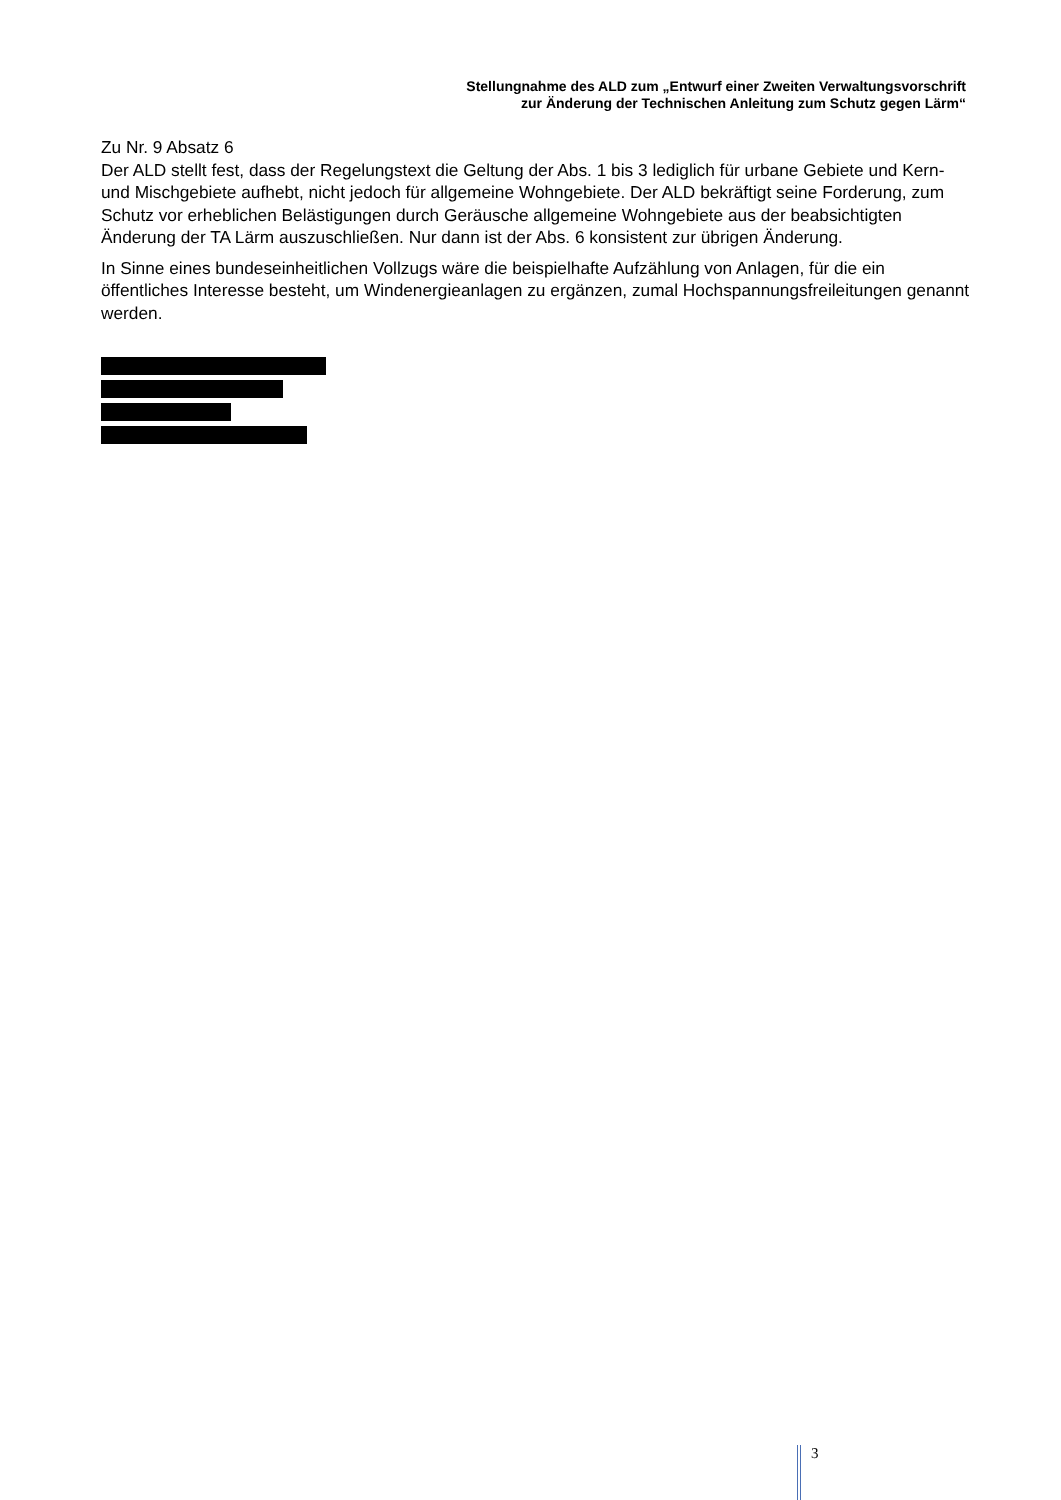Stellungnahme des ALD zum „Entwurf einer Zweiten Verwaltungsvorschrift
zur Änderung der Technischen Anleitung zum Schutz gegen Lärm“
Zu Nr. 9 Absatz 6
Der ALD stellt fest, dass der Regelungstext die Geltung der Abs. 1 bis 3 lediglich für urbane Gebiete und Kern- und Mischgebiete aufhebt, nicht jedoch für allgemeine Wohngebiete. Der ALD bekräftigt seine Forderung, zum Schutz vor erheblichen Belästigungen durch Geräusche allgemeine Wohngebiete aus der beabsichtigten Änderung der TA Lärm auszuschließen. Nur dann ist der Abs. 6 konsistent zur übrigen Änderung.
In Sinne eines bundeseinheitlichen Vollzugs wäre die beispielhafte Aufzählung von Anlagen, für die ein öffentliches Interesse besteht, um Windenergieanlagen zu ergänzen, zumal Hochspannungsfreileitungen genannt werden.
3